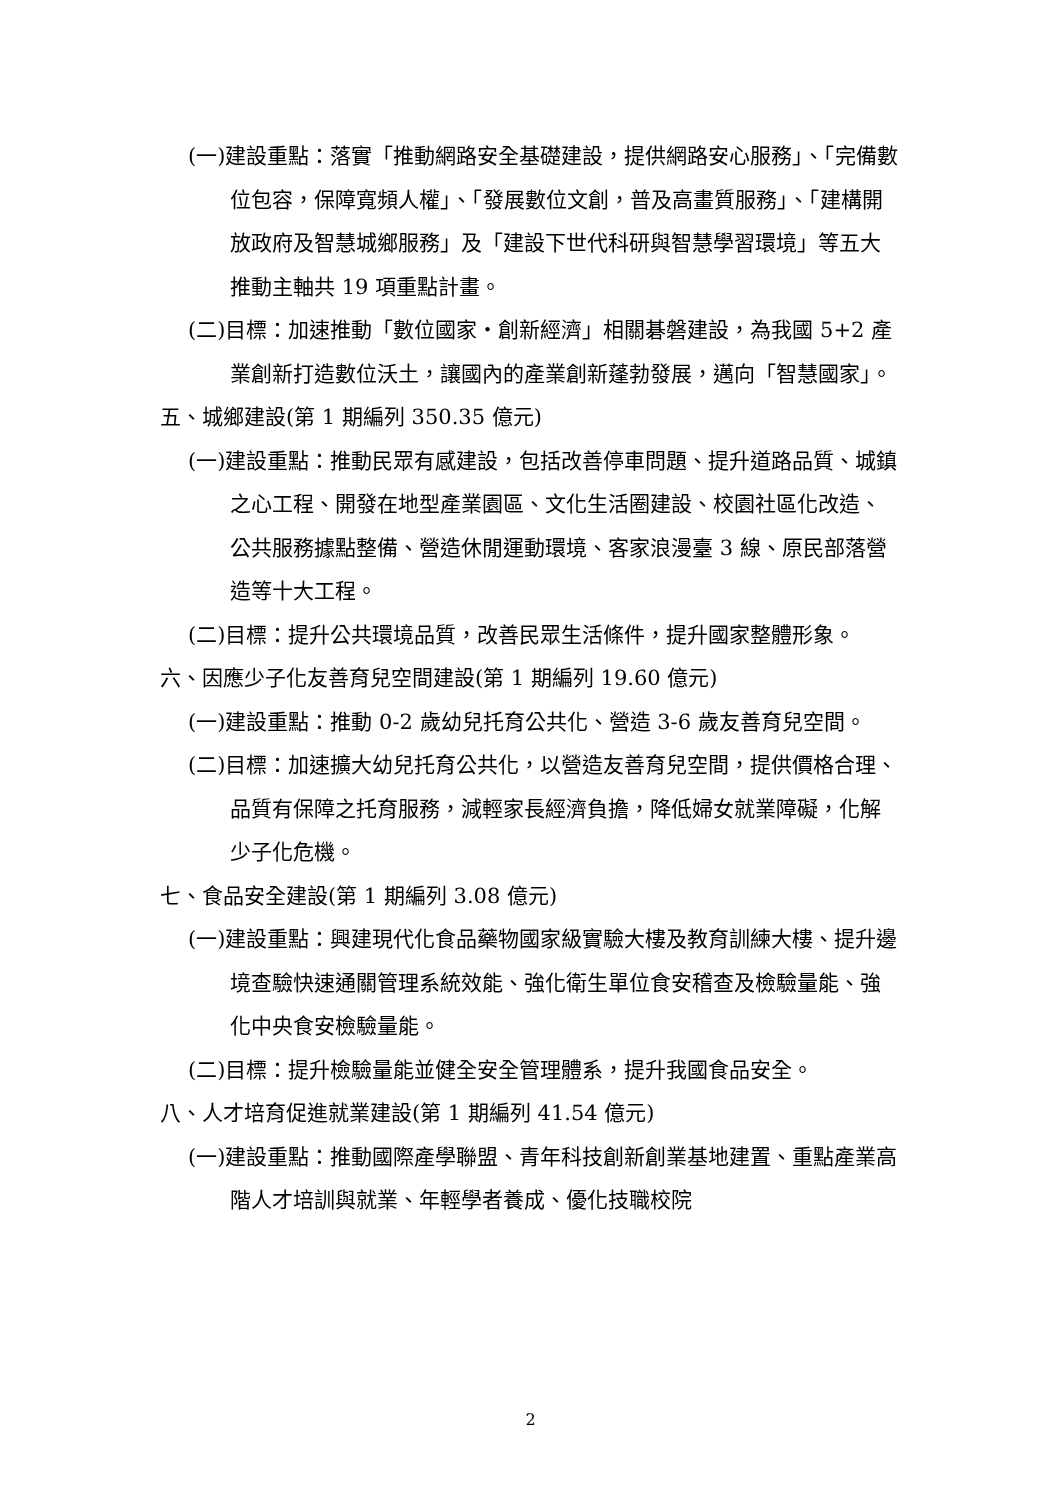(一)建設重點：落實「推動網路安全基礎建設，提供網路安心服務」、「完備數位包容，保障寬頻人權」、「發展數位文創，普及高畫質服務」、「建構開放政府及智慧城鄉服務」及「建設下世代科研與智慧學習環境」等五大推動主軸共 19 項重點計畫。
(二)目標：加速推動「數位國家・創新經濟」相關碁磐建設，為我國 5+2 產業創新打造數位沃土，讓國內的產業創新蓬勃發展，邁向「智慧國家」。
五、城鄉建設(第 1 期編列 350.35 億元)
(一)建設重點：推動民眾有感建設，包括改善停車問題、提升道路品質、城鎮之心工程、開發在地型產業園區、文化生活圈建設、校園社區化改造、公共服務據點整備、營造休閒運動環境、客家浪漫臺 3 線、原民部落營造等十大工程。
(二)目標：提升公共環境品質，改善民眾生活條件，提升國家整體形象。
六、因應少子化友善育兒空間建設(第 1 期編列 19.60 億元)
(一)建設重點：推動 0-2 歲幼兒托育公共化、營造 3-6 歲友善育兒空間。
(二)目標：加速擴大幼兒托育公共化，以營造友善育兒空間，提供價格合理、品質有保障之托育服務，減輕家長經濟負擔，降低婦女就業障礙，化解少子化危機。
七、食品安全建設(第 1 期編列 3.08 億元)
(一)建設重點：興建現代化食品藥物國家級實驗大樓及教育訓練大樓、提升邊境查驗快速通關管理系統效能、強化衛生單位食安稽查及檢驗量能、強化中央食安檢驗量能。
(二)目標：提升檢驗量能並健全安全管理體系，提升我國食品安全。
八、人才培育促進就業建設(第 1 期編列 41.54 億元)
(一)建設重點：推動國際產學聯盟、青年科技創新創業基地建置、重點產業高階人才培訓與就業、年輕學者養成、優化技職校院
2